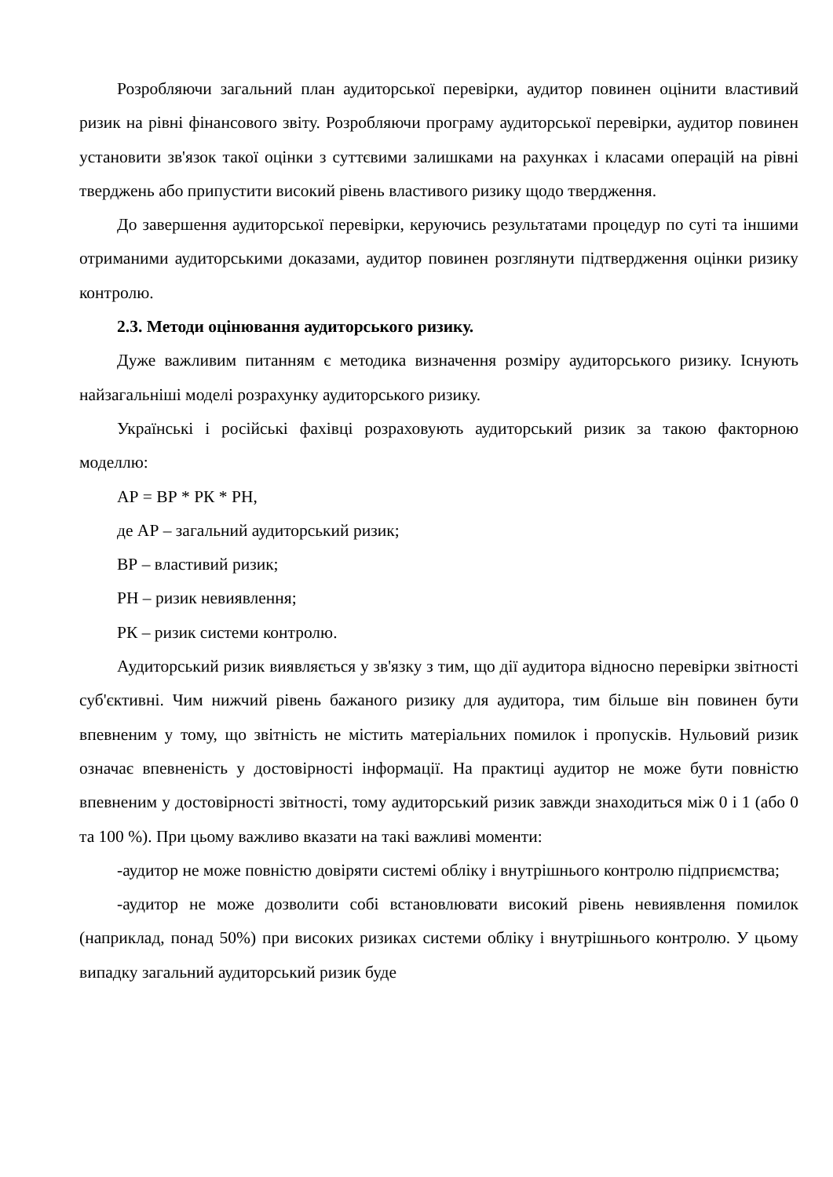Розробляючи загальний план аудиторської перевірки, аудитор повинен оцінити властивий ризик на рівні фінансового звіту. Розробляючи програму аудиторської перевірки, аудитор повинен установити зв'язок такої оцінки з суттєвими залишками на рахунках і класами операцій на рівні тверджень або припустити високий рівень властивого ризику щодо твердження.
До завершення аудиторської перевірки, керуючись результатами процедур по суті та іншими отриманими аудиторськими доказами, аудитор повинен розглянути підтвердження оцінки ризику контролю.
2.3. Методи оцінювання аудиторського ризику.
Дуже важливим питанням є методика визначення розміру аудиторського ризику. Існують найзагальніші моделі розрахунку аудиторського ризику.
Українські і російські фахівці розраховують аудиторський ризик за такою факторною моделлю:
АР = ВР * РК * РН,
де АР – загальний аудиторський ризик;
ВР – властивий ризик;
РН – ризик невиявлення;
РК – ризик системи контролю.
Аудиторський ризик виявляється у зв'язку з тим, що дії аудитора відносно перевірки звітності суб'єктивні. Чим нижчий рівень бажаного ризику для аудитора, тим більше він повинен бути впевненим у тому, що звітність не містить матеріальних помилок і пропусків. Нульовий ризик означає впевненість у достовірності інформації. На практиці аудитор не може бути повністю впевненим у достовірності звітності, тому аудиторський ризик завжди знаходиться між 0 і 1 (або 0 та 100 %). При цьому важливо вказати на такі важливі моменти:
-аудитор не може повністю довіряти системі обліку і внутрішнього контролю підприємства;
-аудитор не може дозволити собі встановлювати високий рівень невиявлення помилок (наприклад, понад 50%) при високих ризиках системи обліку і внутрішнього контролю. У цьому випадку загальний аудиторський ризик буде